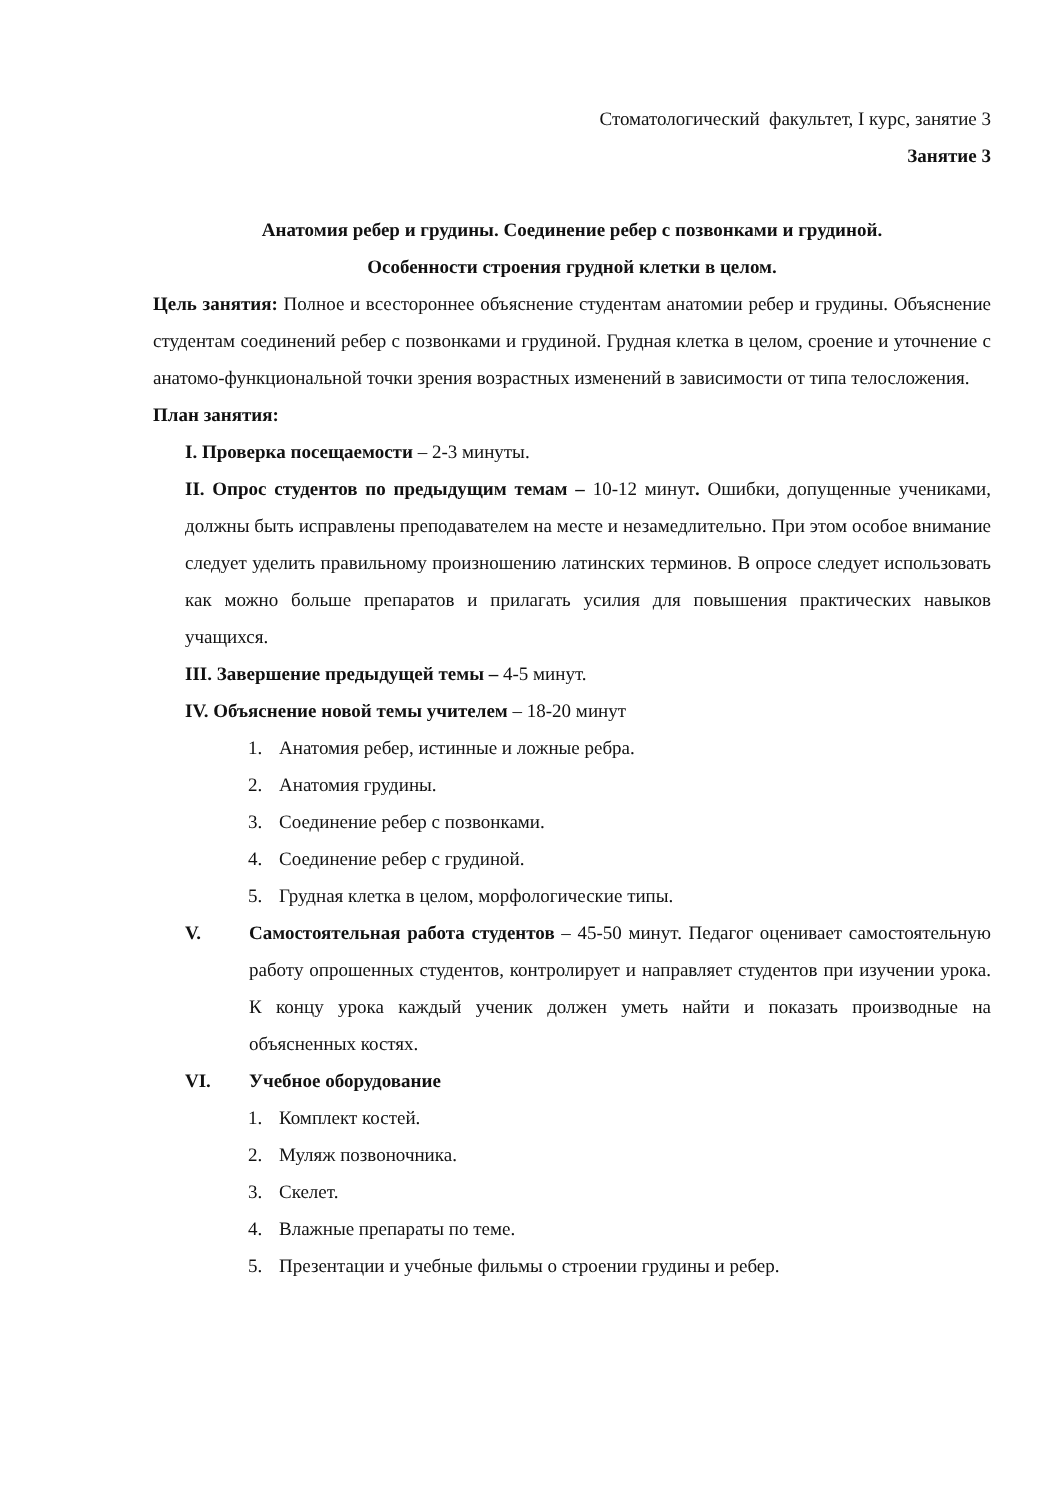Стоматологический факультет, I курс, занятие 3
Занятие 3
Анатомия ребер и грудины. Соединение ребер с позвонками и грудиной.
Особенности строения грудной клетки в целом.
Цель занятия: Полное и всестороннее объяснение студентам анатомии ребер и грудины. Объяснение студентам соединений ребер с позвонками и грудиной. Грудная клетка в целом, сроение и уточнение с анатомо-функциональной точки зрения возрастных изменений в зависимости от типа телосложения.
План занятия:
I. Проверка посещаемости – 2-3 минуты.
II. Опрос студентов по предыдущим темам – 10-12 минут. Ошибки, допущенные учениками, должны быть исправлены преподавателем на месте и незамедлительно. При этом особое внимание следует уделить правильному произношению латинских терминов. В опросе следует использовать как можно больше препаратов и прилагать усилия для повышения практических навыков учащихся.
III. Завершение предыдущей темы – 4-5 минут.
IV. Объяснение новой темы учителем – 18-20 минут
1. Анатомия ребер, истинные и ложные ребра.
2. Анатомия грудины.
3. Соединение ребер с позвонками.
4. Соединение ребер с грудиной.
5. Грудная клетка в целом, морфологические типы.
V. Самостоятельная работа студентов – 45-50 минут. Педагог оценивает самостоятельную работу опрошенных студентов, контролирует и направляет студентов при изучении урока. К концу урока каждый ученик должен уметь найти и показать производные на объясненных костях.
VI. Учебное оборудование
1. Комплект костей.
2. Муляж позвоночника.
3. Скелет.
4. Влажные препараты по теме.
5. Презентации и учебные фильмы о строении грудины и ребер.